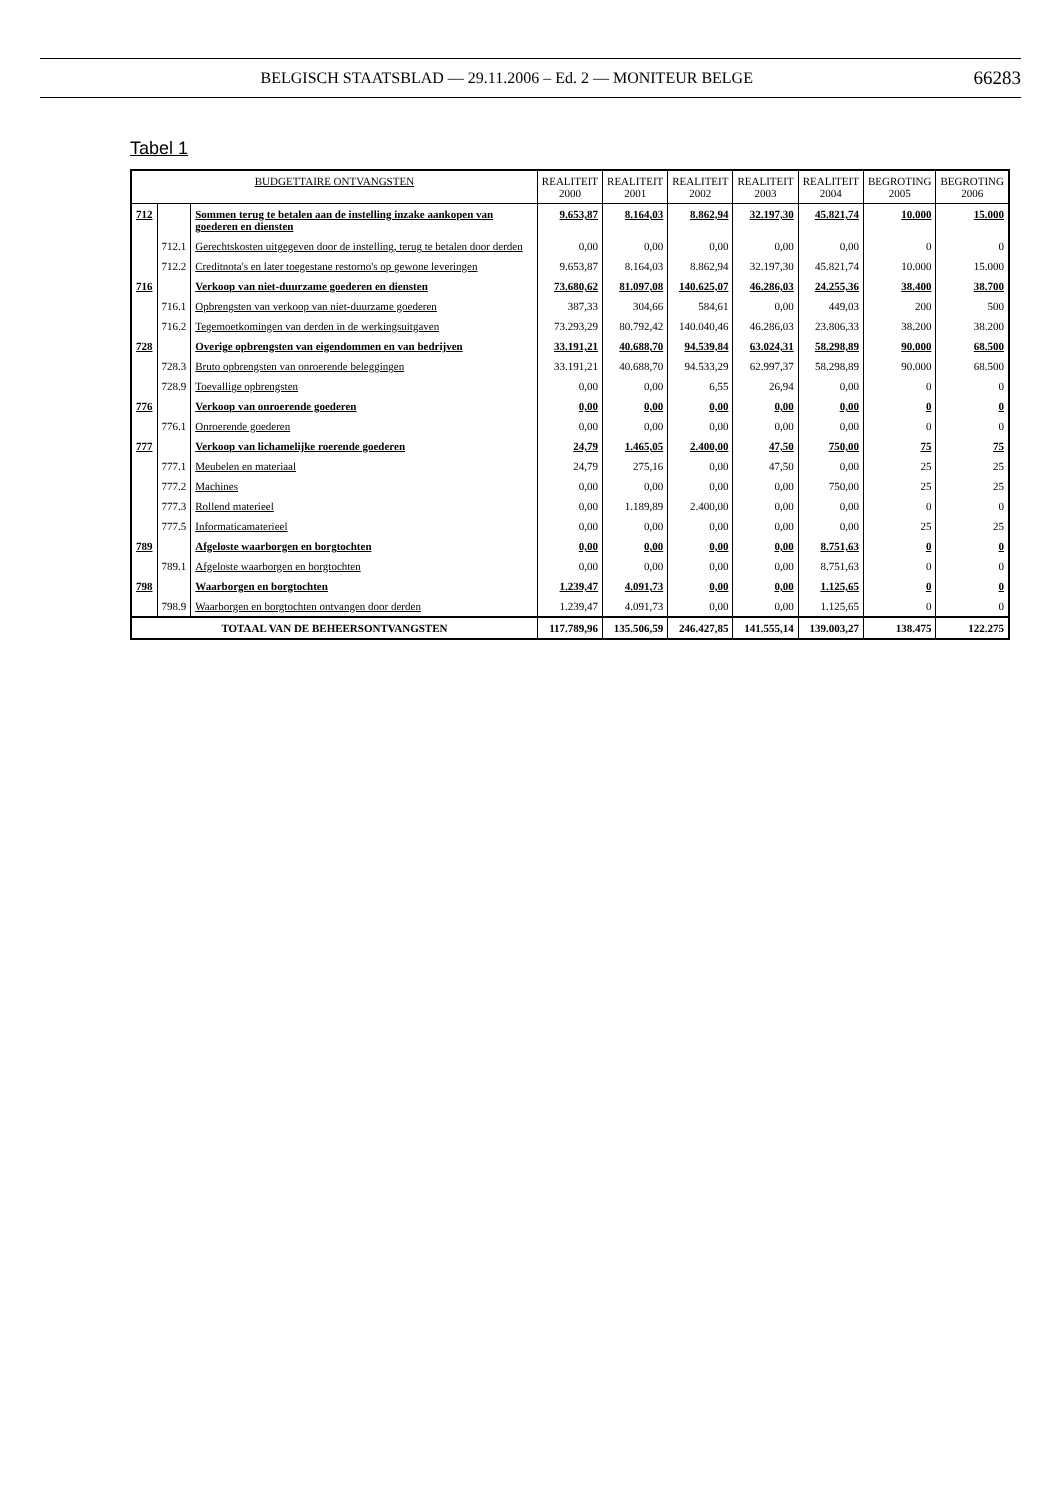BELGISCH STAATSBLAD — 29.11.2006 – Ed. 2 — MONITEUR BELGE 66283
Tabel 1
| BUDGETTAIRE ONTVANGSTEN | | | REALITEIT 2000 | REALITEIT 2001 | REALITEIT 2002 | REALITEIT 2003 | REALITEIT 2004 | BEGROTING 2005 | BEGROTING 2006 |
| --- | --- | --- | --- | --- | --- | --- | --- | --- | --- |
| 712 | | Sommen terug te betalen aan de instelling inzake aankopen van goederen en diensten | 9.653,87 | 8.164,03 | 8.862,94 | 32.197,30 | 45.821,74 | 10.000 | 15.000 |
| | 712.1 | Gerechtskosten uitgegeven door de instelling, terug te betalen door derden | 0,00 | 0,00 | 0,00 | 0,00 | 0,00 | 0 | 0 |
| | 712.2 | Creditnota's en later toegestane restorno's op gewone leveringen | 9.653,87 | 8.164,03 | 8.862,94 | 32.197,30 | 45.821,74 | 10.000 | 15.000 |
| 716 | | Verkoop van niet-duurzame goederen en diensten | 73.680,62 | 81.097,08 | 140.625,07 | 46.286,03 | 24.255,36 | 38.400 | 38.700 |
| | 716.1 | Opbrengsten van verkoop van niet-duurzame goederen | 387,33 | 304,66 | 584,61 | 0,00 | 449,03 | 200 | 500 |
| | 716.2 | Tegemoetkomingen van derden in de werkingsuitgaven | 73.293,29 | 80.792,42 | 140.040,46 | 46.286,03 | 23.806,33 | 38.200 | 38.200 |
| 728 | | Overige opbrengsten van eigendommen en van bedrijven | 33.191,21 | 40.688,70 | 94.539,84 | 63.024,31 | 58.298,89 | 90.000 | 68.500 |
| | 728.3 | Bruto opbrengsten van onroerende beleggingen | 33.191,21 | 40.688,70 | 94.533,29 | 62.997,37 | 58.298,89 | 90.000 | 68.500 |
| | 728.9 | Toevallige opbrengsten | 0,00 | 0,00 | 6,55 | 26,94 | 0,00 | 0 | 0 |
| 776 | | Verkoop van onroerende goederen | 0,00 | 0,00 | 0,00 | 0,00 | 0,00 | 0 | 0 |
| | 776.1 | Onroerende goederen | 0,00 | 0,00 | 0,00 | 0,00 | 0,00 | 0 | 0 |
| 777 | | Verkoop van lichamelijke roerende goederen | 24,79 | 1.465,05 | 2.400,00 | 47,50 | 750,00 | 75 | 75 |
| | 777.1 | Meubelen en materiaal | 24,79 | 275,16 | 0,00 | 47,50 | 0,00 | 25 | 25 |
| | 777.2 | Machines | 0,00 | 0,00 | 0,00 | 0,00 | 750,00 | 25 | 25 |
| | 777.3 | Rollend materieel | 0,00 | 1.189,89 | 2.400,00 | 0,00 | 0,00 | 0 | 0 |
| | 777.5 | Informaticamaterieel | 0,00 | 0,00 | 0,00 | 0,00 | 0,00 | 25 | 25 |
| 789 | | Afgeloste waarborgen en borgtochten | 0,00 | 0,00 | 0,00 | 0,00 | 8.751,63 | 0 | 0 |
| | 789.1 | Afgeloste waarborgen en borgtochten | 0,00 | 0,00 | 0,00 | 0,00 | 8.751,63 | 0 | 0 |
| 798 | | Waarborgen en borgtochten | 1.239,47 | 4.091,73 | 0,00 | 0,00 | 1.125,65 | 0 | 0 |
| | 798.9 | Waarborgen en borgtochten ontvangen door derden | 1.239,47 | 4.091,73 | 0,00 | 0,00 | 1.125,65 | 0 | 0 |
| TOTAAL VAN DE BEHEERSONTVANGSTEN | | | 117.789,96 | 135.506,59 | 246.427,85 | 141.555,14 | 139.003,27 | 138.475 | 122.275 |